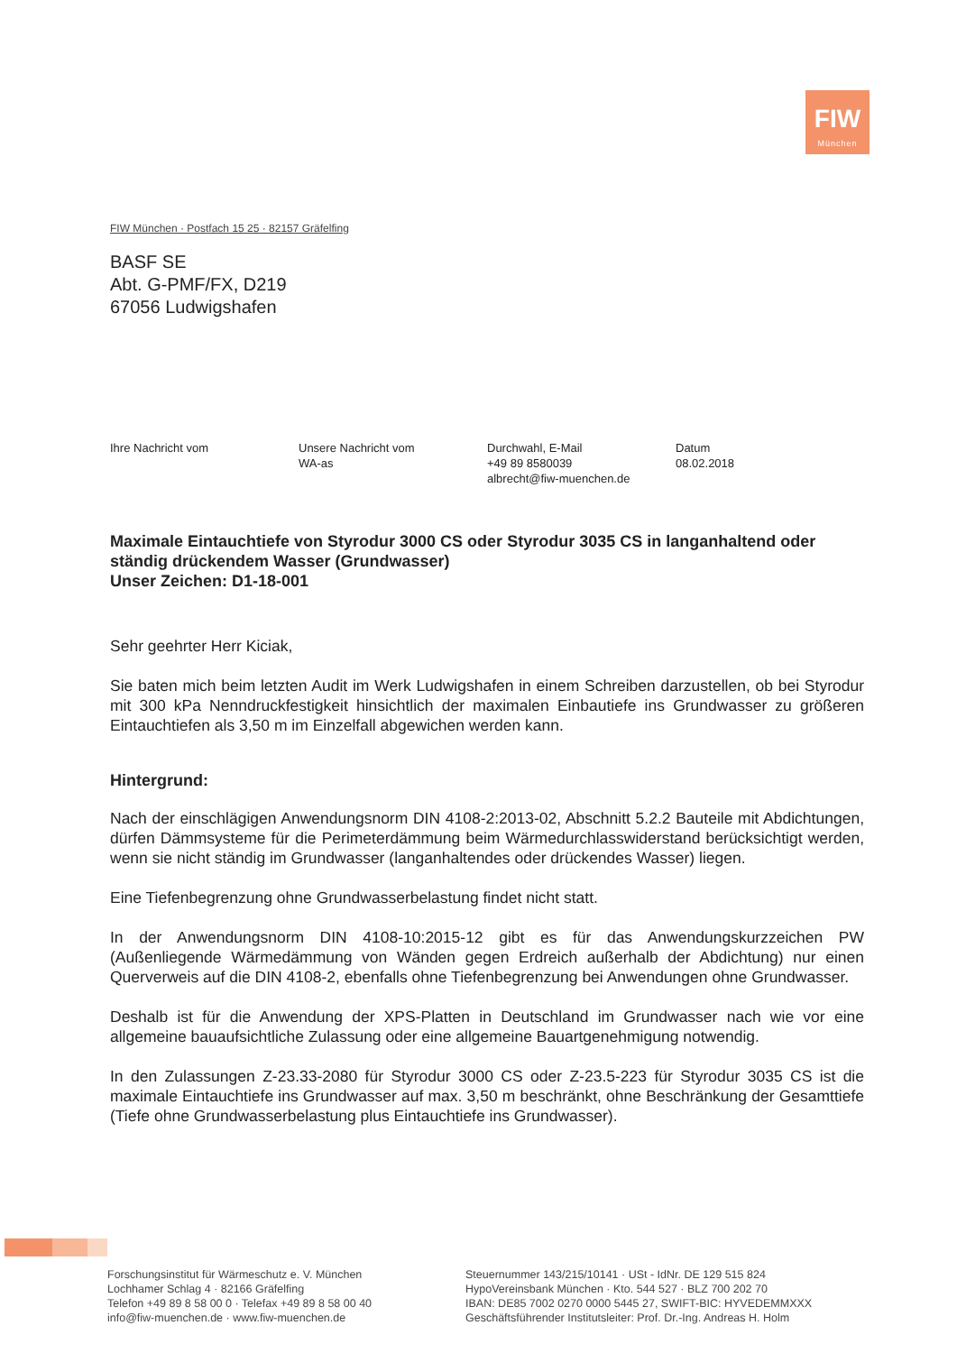FIW
München
FIW München · Postfach 15 25 · 82157 Gräfelfing
BASF SE
Abt. G-PMF/FX, D219
67056 Ludwigshafen
Ihre Nachricht vom Unsere Nachricht vom
WA-as
Durchwahl, E-Mail
+49 89 8580039
albrecht@fiw-muenchen.de
Datum
08.02.2018
Maximale Eintauchtiefe von Styrodur 3000 CS oder Styrodur 3035 CS in langanhaltend oder ständig drückendem Wasser (Grundwasser)
Unser Zeichen: D1-18-001
Sehr geehrter Herr Kiciak,
Sie baten mich beim letzten Audit im Werk Ludwigshafen in einem Schreiben darzustellen, ob bei Styrodur mit 300 kPa Nenndruckfestigkeit hinsichtlich der maximalen Einbautiefe ins Grundwasser zu größeren Eintauchtiefen als 3,50 m im Einzelfall abgewichen werden kann.
Hintergrund:
Nach der einschlägigen Anwendungsnorm DIN 4108-2:2013-02, Abschnitt 5.2.2 Bauteile mit Abdichtungen, dürfen Dämmsysteme für die Perimeterdämmung beim Wärmedurchlasswider­stand berücksichtigt werden, wenn sie nicht ständig im Grundwasser (langanhaltendes oder drückendes Wasser) liegen.
Eine Tiefenbegrenzung ohne Grundwasserbelastung findet nicht statt.
In der Anwendungsnorm DIN 4108-10:2015-12 gibt es für das Anwendungskurzzeichen PW (Außenliegende Wärmedämmung von Wänden gegen Erdreich außerhalb der Abdichtung) nur einen Querverweis auf die DIN 4108-2, ebenfalls ohne Tiefenbegrenzung bei Anwendungen ohne Grundwasser.
Deshalb ist für die Anwendung der XPS-Platten in Deutschland im Grundwasser nach wie vor eine allgemeine bauaufsichtliche Zulassung oder eine allgemeine Bauartgenehmigung notwen­dig.
In den Zulassungen Z-23.33-2080 für Styrodur 3000 CS oder Z-23.5-223 für Styrodur 3035 CS ist die maximale Eintauchtiefe ins Grundwasser auf max. 3,50 m beschränkt, ohne Beschrän­kung der Gesamttiefe (Tiefe ohne Grundwasserbelastung plus Eintauchtiefe ins Grundwasser).
Forschungsinstitut für Wärmeschutz e. V. München
Lochhamer Schlag 4 · 82166 Gräfelfing
Telefon +49 89 8 58 00 0 · Telefax +49 89 8 58 00 40
info@fiw-muenchen.de · www.fiw-muenchen.de
Steuernummer 143/215/10141 · USt - IdNr. DE 129 515 824
HypoVereinsbank München · Kto. 544 527 · BLZ 700 202 70
IBAN: DE85 7002 0270 0000 5445 27, SWIFT-BIC: HYVEDEMMXXX
Geschäftsführender Institutsleiter: Prof. Dr.-Ing. Andreas H. Holm